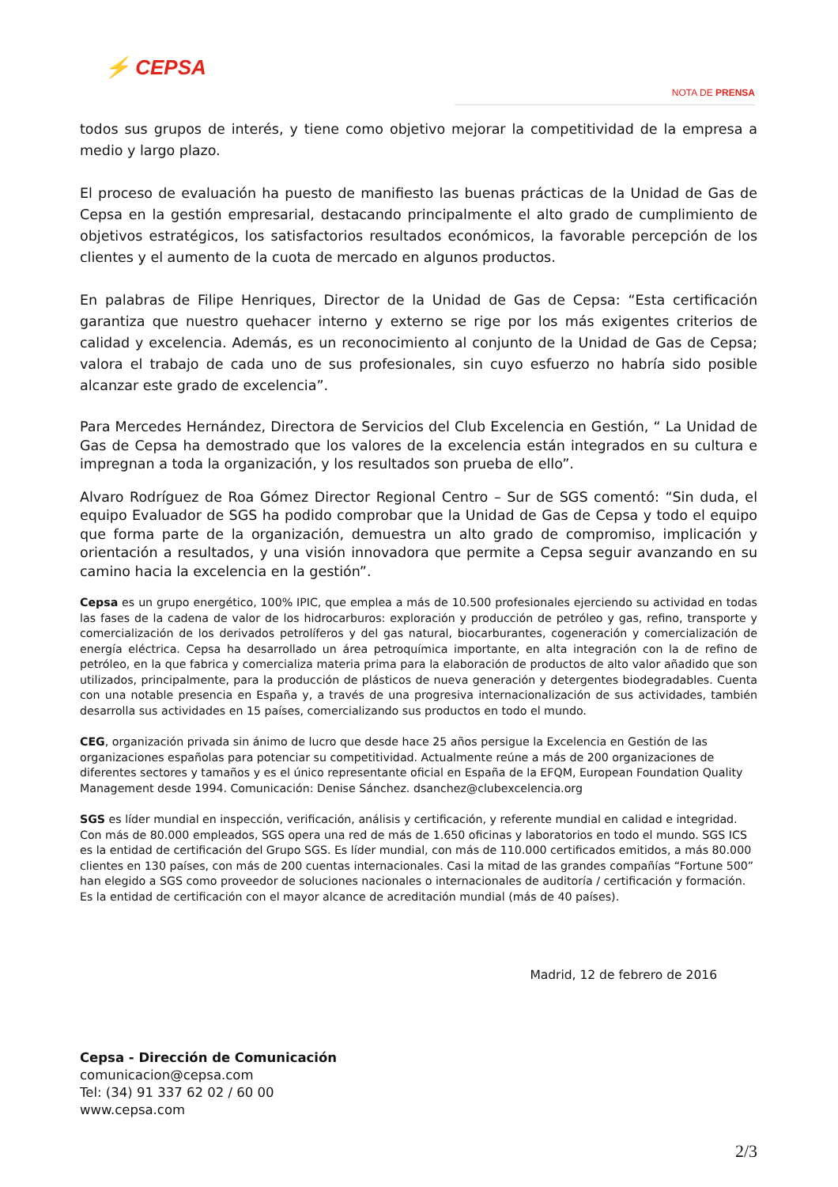⚡ CEPSA
NOTA DE PRENSA
todos sus grupos de interés, y tiene como objetivo mejorar la competitividad de la empresa a medio y largo plazo.
El proceso de evaluación ha puesto de manifiesto las buenas prácticas de la Unidad de Gas de Cepsa en la gestión empresarial, destacando principalmente el alto grado de cumplimiento de objetivos estratégicos, los satisfactorios resultados económicos, la favorable percepción de los clientes y el aumento de la cuota de mercado en algunos productos.
En palabras de Filipe Henriques, Director de la Unidad de Gas de Cepsa: “Esta certificación garantiza que nuestro quehacer interno y externo se rige por los más exigentes criterios de calidad y excelencia. Además, es un reconocimiento al conjunto de la Unidad de Gas de Cepsa; valora el trabajo de cada uno de sus profesionales, sin cuyo esfuerzo no habría sido posible alcanzar este grado de excelencia”.
Para Mercedes Hernández, Directora de Servicios del Club Excelencia en Gestión, “ La Unidad de Gas de Cepsa ha demostrado que los valores de la excelencia están integrados en su cultura e impregnan a toda la organización, y los resultados son prueba de ello”.
Alvaro Rodríguez de Roa Gómez Director Regional Centro – Sur de SGS comentó: “Sin duda, el equipo Evaluador de SGS ha podido comprobar que la Unidad de Gas de Cepsa y todo el equipo que forma parte de la organización, demuestra un alto grado de compromiso, implicación y orientación a resultados, y una visión innovadora que permite a Cepsa seguir avanzando en su camino hacia la excelencia en la gestión”.
Cepsa es un grupo energético, 100% IPIC, que emplea a más de 10.500 profesionales ejerciendo su actividad en todas las fases de la cadena de valor de los hidrocarburos: exploración y producción de petróleo y gas, refino, transporte y comercialización de los derivados petrolíferos y del gas natural, biocarburantes, cogeneración y comercialización de energía eléctrica. Cepsa ha desarrollado un área petroquímica importante, en alta integración con la de refino de petróleo, en la que fabrica y comercializa materia prima para la elaboración de productos de alto valor añadido que son utilizados, principalmente, para la producción de plásticos de nueva generación y detergentes biodegradables. Cuenta con una notable presencia en España y, a través de una progresiva internacionalización de sus actividades, también desarrolla sus actividades en 15 países, comercializando sus productos en todo el mundo.
CEG, organización privada sin ánimo de lucro que desde hace 25 años persigue la Excelencia en Gestión de las organizaciones españolas para potenciar su competitividad. Actualmente reúne a más de 200 organizaciones de diferentes sectores y tamaños y es el único representante oficial en España de la EFQM, European Foundation Quality Management desde 1994. Comunicación: Denise Sánchez. dsanchez@clubexcelencia.org
SGS es líder mundial en inspección, verificación, análisis y certificación, y referente mundial en calidad e integridad. Con más de 80.000 empleados, SGS opera una red de más de 1.650 oficinas y laboratorios en todo el mundo. SGS ICS es la entidad de certificación del Grupo SGS. Es líder mundial, con más de 110.000 certificados emitidos, a más 80.000 clientes en 130 países, con más de 200 cuentas internacionales. Casi la mitad de las grandes compañías “Fortune 500” han elegido a SGS como proveedor de soluciones nacionales o internacionales de auditoría / certificación y formación. Es la entidad de certificación con el mayor alcance de acreditación mundial (más de 40 países).
Madrid, 12 de febrero de 2016
Cepsa - Dirección de Comunicación
comunicacion@cepsa.com
Tel: (34) 91 337 62 02 / 60 00
www.cepsa.com
2/3